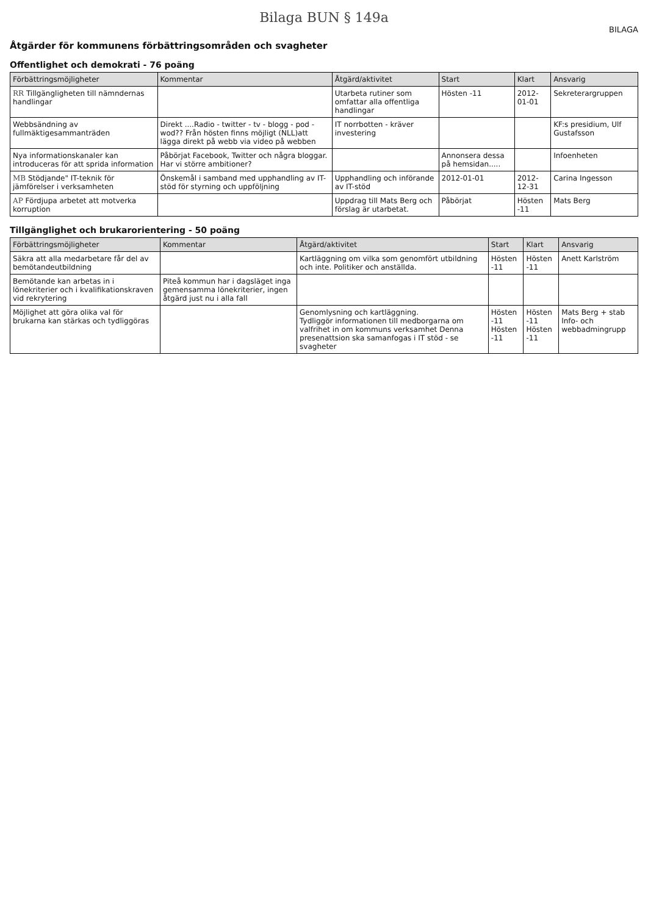Bilaga BUN § 149a
BILAGA
Åtgärder för kommunens förbättringsområden och svagheter
Offentlighet och demokrati - 76 poäng
| Förbättringsmöjligheter | Kommentar | Åtgärd/aktivitet | Start | Klart | Ansvarig |
| --- | --- | --- | --- | --- | --- |
| RR Tillgängligheten till nämndernas handlingar | | Utarbeta rutiner som omfattar alla offentliga handlingar | Hösten -11 | 2012-01-01 | Sekreterargruppen |
| Webbsändning av fullmäktigesammanträden | Direkt ....Radio - twitter - tv - blogg - pod - wod?? Från hösten finns möjligt (NLL)att lägga direkt på webb via video på webben | IT norrbotten - kräver investering | | | KF:s presidium, Ulf Gustafsson |
| Nya informationskanaler kan introduceras för att sprida information | Påbörjat Facebook, Twitter och några bloggar. Har vi större ambitioner? | | Annonsera dessa på hemsidan..... | | Infoenheten |
| MB Stödjande" IT-teknik för jämförelser i verksamheten | Önskemål i samband med upphandling av IT-stöd för styrning och uppföljning | Upphandling och införande av IT-stöd | 2012-01-01 | 2012-12-31 | Carina Ingesson |
| AP Fördjupa arbetet att motverka korruption | | Uppdrag till Mats Berg och förslag är utarbetat. | Påbörjat | Hösten -11 | Mats Berg |
Tillgänglighet och brukarorientering - 50 poäng
| Förbättringsmöjligheter | Kommentar | Åtgärd/aktivitet | Start | Klart | Ansvarig |
| --- | --- | --- | --- | --- | --- |
| Säkra att alla medarbetare får del av bemötandeutbildning | | Kartläggning om vilka som genomfört utbildning och inte. Politiker och anställda. | Hösten -11 | Hösten -11 | Anett Karlström |
| Bemötande kan arbetas in i lönekriterier och i kvalifikationskraven vid rekrytering | Piteå kommun har i dagsläget inga gemensamma lönekriterier, ingen åtgärd just nu i alla fall | | | | |
| Möjlighet att göra olika val för brukarna kan stärkas och tydliggöras | | Genomlysning och kartläggning. Tydliggör informationen till medborgarna om valfrihet in om kommuns verksamhet Denna presenattsion ska samanfogas i IT stöd - se svagheter | Hösten -11 Hösten -11 | Hösten -11 Hösten -11 | Mats Berg + stab Info- och webbadmingrupp |